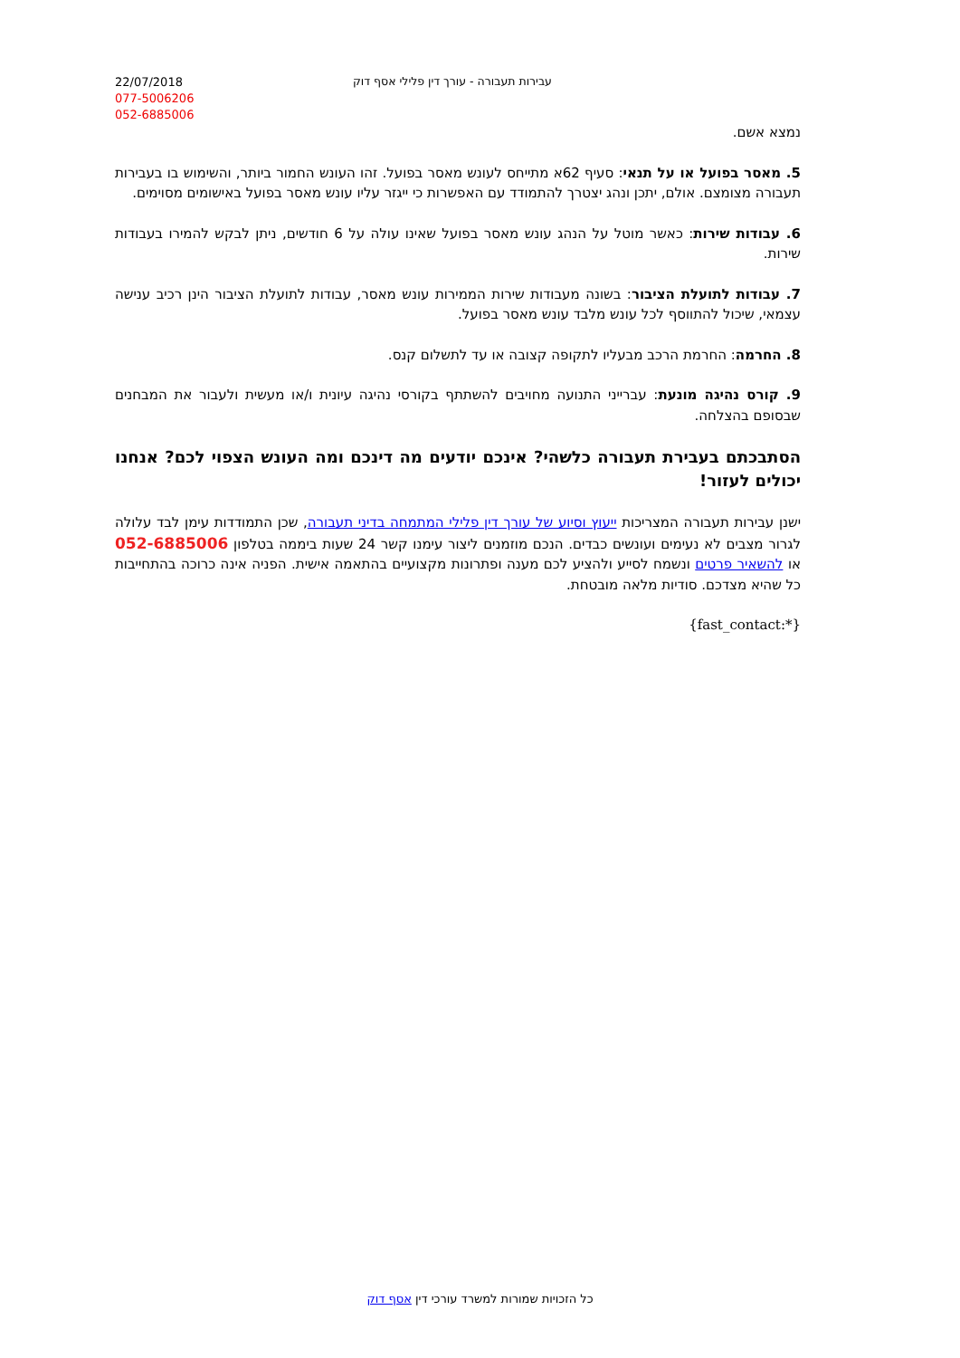22/07/2018
077-5006206
052-6885006
עבירות תעבורה - עורך דין פלילי אסף דוק
נמצא אשם.
5. מאסר בפועל או על תנאי: סעיף 62א מתייחס לעונש מאסר בפועל. זהו העונש החמור ביותר, והשימוש בו בעבירות תעבורה מצומצם. אולם, יתכן ונהג יצטרך להתמודד עם האפשרות כי ייגזר עליו עונש מאסר בפועל באישומים מסוימים.
6. עבודות שירות: כאשר מוטל על הנהג עונש מאסר בפועל שאינו עולה על 6 חודשים, ניתן לבקש להמירו בעבודות שירות.
7. עבודות לתועלת הציבור: בשונה מעבודות שירות הממירות עונש מאסר, עבודות לתועלת הציבור הינן רכיב ענישה עצמאי, שיכול להתווסף לכל עונש מלבד עונש מאסר בפועל.
8. החרמה: החרמת הרכב מבעליו לתקופה קצובה או עד לתשלום קנס.
9. קורס נהיגה מונעת: עברייני התנועה מחויבים להשתתף בקורסי נהיגה עיונית ו/או מעשית ולעבור את המבחנים שבסופם בהצלחה.
הסתבכתם בעבירת תעבורה כלשהי? אינכם יודעים מה דינכם ומה העונש הצפוי לכם? אנחנו יכולים לעזור!
ישנן עבירות תעבורה המצריכות ייעוץ וסיוע של עורך דין פלילי המתמחה בדיני תעבורה, שכן התמודדות עימן לבד עלולה לגרור מצבים לא נעימים ועונשים כבדים. הנכם מוזמנים ליצור עימנו קשר 24 שעות ביממה בטלפון 052-6885006 או להשאיר פרטים ונשמח לסייע ולהציע לכם מענה ופתרונות מקצועיים בהתאמה אישית. הפניה אינה כרוכה בהתחייבות כל שהיא מצדכם. סודיות מלאה מובטחת.
{*:fast_contact}
כל הזכויות שמורות למשרד עורכי דין אסף דוק